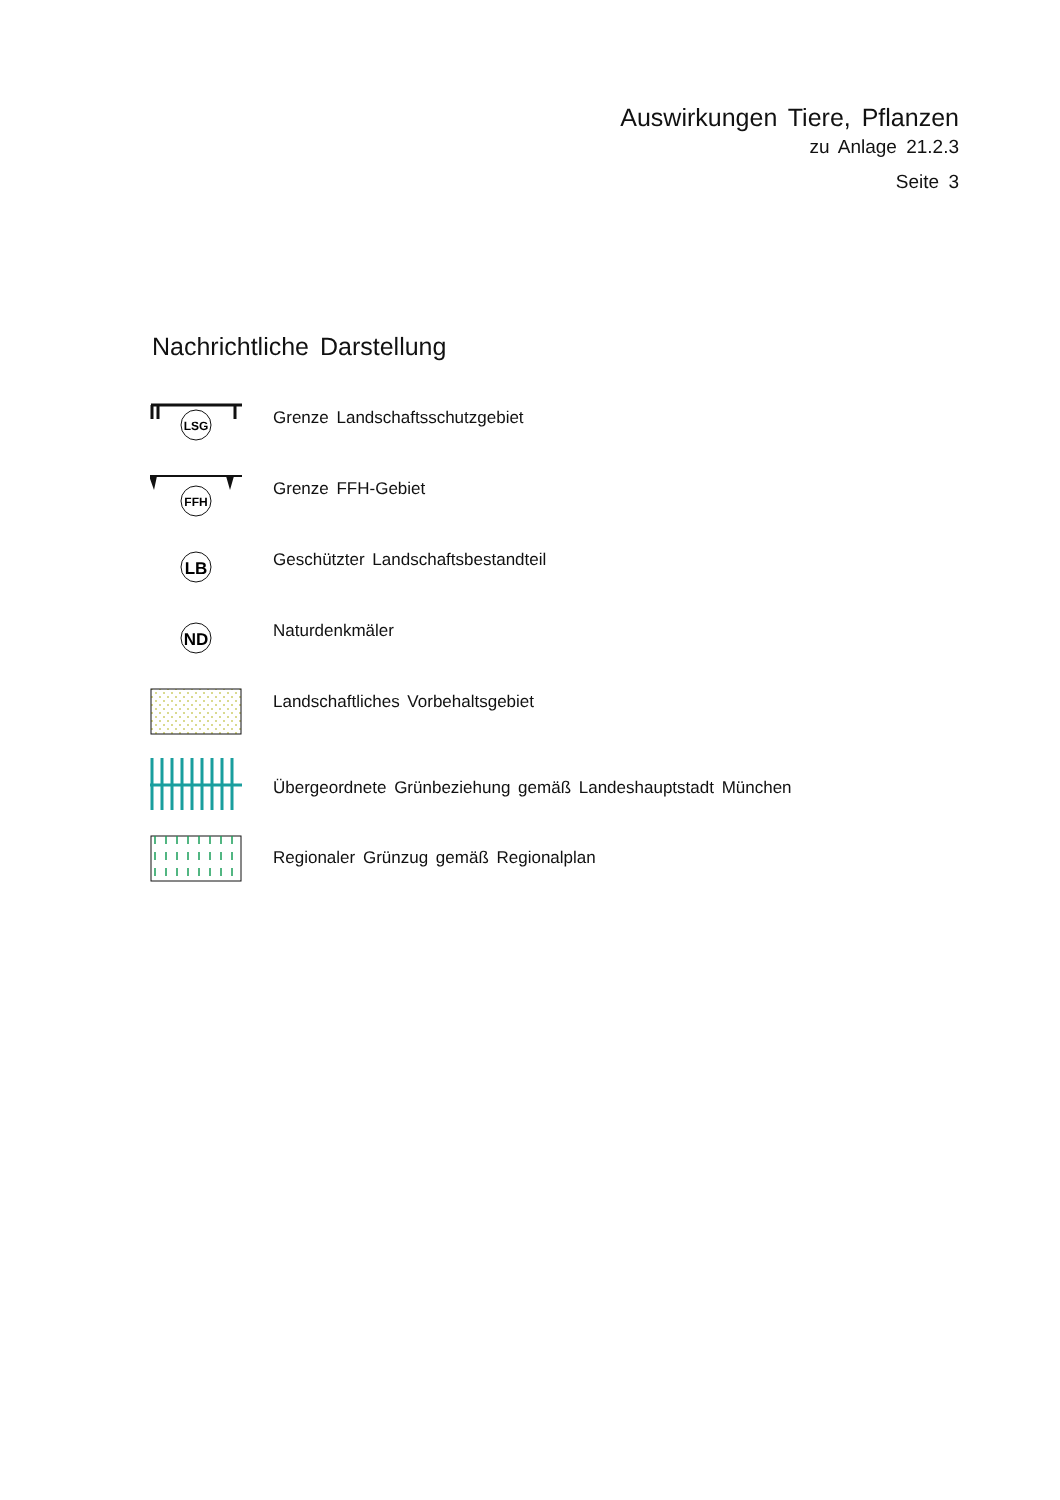Auswirkungen Tiere, Pflanzen
zu Anlage 21.2.3
Seite 3
Nachrichtliche Darstellung
LSG
Grenze Landschaftsschutzgebiet
FFH
Grenze FFH-Gebiet
LB
Geschützter Landschaftsbestandteil
ND
Naturdenkmäler
Landschaftliches Vorbehaltsgebiet
Übergeordnete Grünbeziehung gemäß Landeshauptstadt München
Regionaler Grünzug gemäß Regionalplan